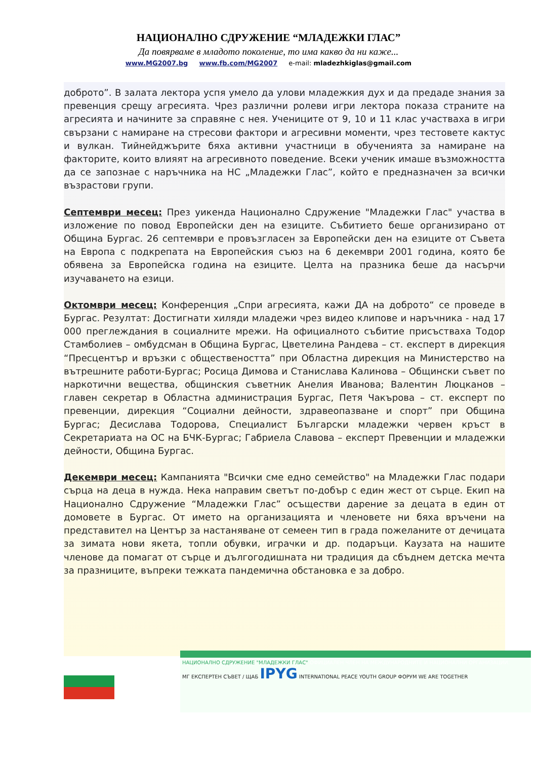НАЦИОНАЛНО СДРУЖЕНИЕ “МЛАДЕЖКИ ГЛАС”
Да повярваме в младото поколение, то има какво да ни каже...
www.MG2007.bg www.fb.com/MG2007 e-mail: mladezhkiglas@gmail.com
доброто”. В залата лектора успя умело да улови младежкия дух и да предаде знания за превенция срещу агресията. Чрез различни ролеви игри лектора показа страните на агресията и начините за справяне с нея. Учениците от 9, 10 и 11 клас участваха в игри свързани с намиране на стресови фактори и агресивни моменти, чрез тестовете кактус и вулкан. Тийнейджърите бяха активни участници в обученията за намиране на факторите, които влияят на агресивното поведение. Всеки ученик имаше възможността да се запознае с наръчника на НС „Младежки Глас”, който е предназначен за всички възрастови групи.
Септември месец: През уикенда Национално Сдружение "Младежки Глас" участва в изложение по повод Европейски ден на езиците. Събитието беше организирано от Община Бургас. 26 септември е провъзгласен за Европейски ден на езиците от Съвета на Европа с подкрепата на Европейския съюз на 6 декември 2001 година, която бе обявена за Европейска година на езиците. Целта на празника беше да насърчи изучаването на езици.
Октомври месец: Конференция „Спри агресията, кажи ДА на доброто“ се проведе в Бургас. Резултат: Достигнати хиляди младежи чрез видео клипове и наръчника - над 17 000 преглеждания в социалните мрежи. На официалното събитие присъстваха Тодор Стамболиев – омбудсман в Община Бургас, Цветелина Рандева – ст. експерт в дирекция “Пресцентър и връзки с обществеността” при Областна дирекция на Министерство на вътрешните работи-Бургас; Росица Димова и Станислава Калинова – Общински съвет по наркотични вещества, общинския съветник Анелия Иванова; Валентин Люцканов – главен секретар в Областна администрация Бургас, Петя Чакърова – ст. експерт по превенции, дирекция “Социални дейности, здравеопазване и спорт” при Община Бургас; Десислава Тодорова, Специалист Български младежки червен кръст в Секретариата на ОС на БЧК-Бургас; Габриела Славова – експерт Превенции и младежки дейности, Община Бургас.
Декември месец: Кампанията "Всички сме едно семейство" на Младежки Глас подари сърца на деца в нужда. Нека направим светът по-добър с един жест от сърце. Екип на Национално Сдружение “Младежки Глас” осъществи дарение за децата в един от домовете в Бургас. От името на организацията и членовете ни бяха връчени на представител на Център за настаняване от семеен тип в града пожеланите от дечицата за зимата нови якета, топли обувки, играчки и др. подаръци. Каузата на нашите членове да помагат от сърце и дългогодишната ни традиция да сбъднем детска мечта за празниците, въпреки тежката пандемична обстановка е за добро.
НАЦИОНАЛНО СДРУЖЕНИЕ "МЛАДЕЖКИ ГЛАС" ОФИЦИАЛЕН ЧЛЕН НА МЕЖДУНАРОДНИТЕ И НАЦИОНАЛНИ ОРГАНИЗАЦИИ:
МГ ЕКСПЕРТЕН СЪВЕТ / ЩАБ IPYG INTERNATIONAL PEACE YOUTH GROUP ФОРУМ WE ARE TOGETHER